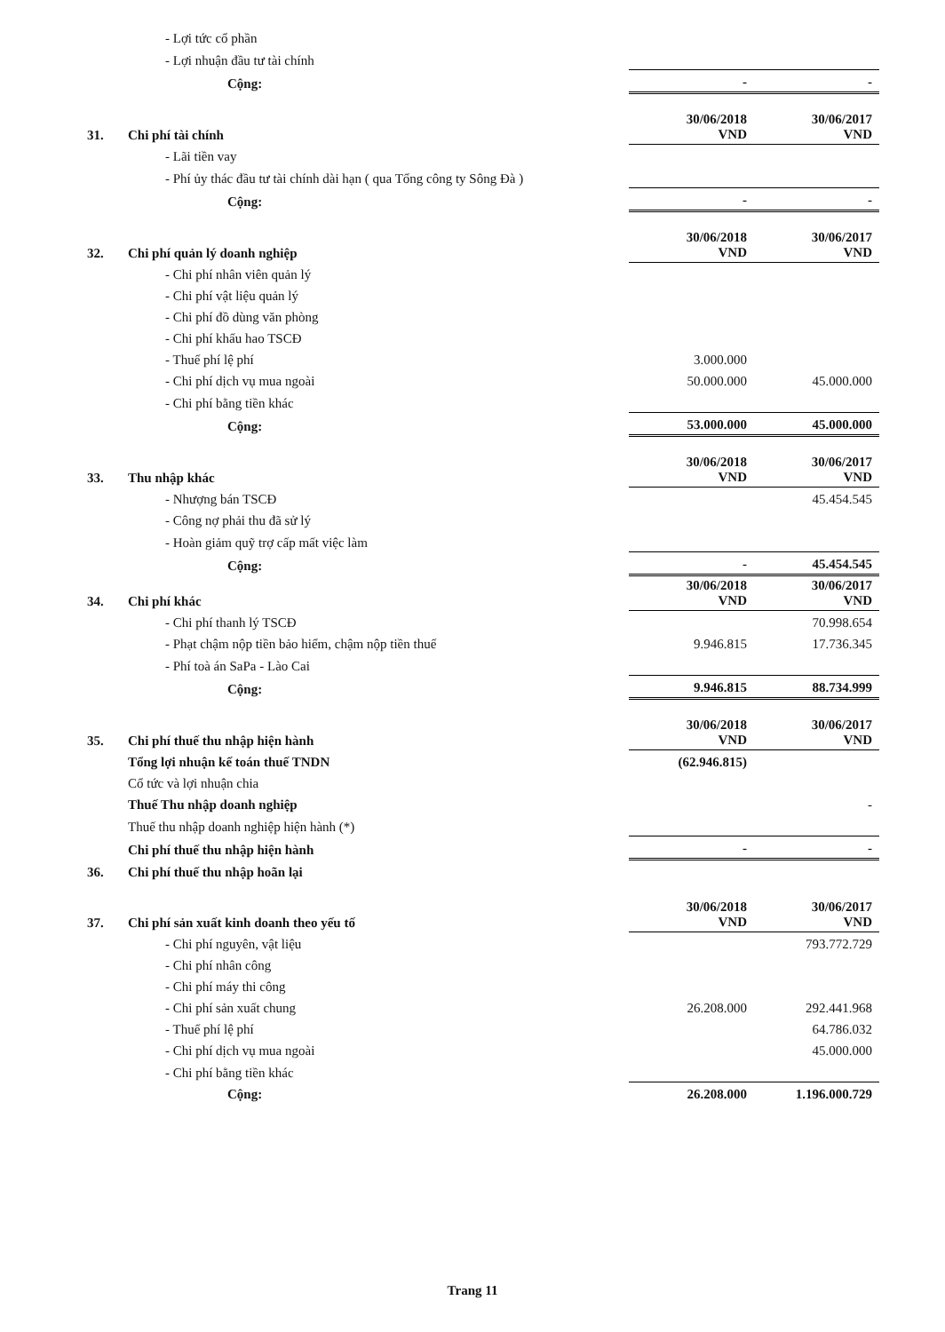| | - Lợi tức cổ phần | | |
| | - Lợi nhuận đầu tư tài chính | | |
| | Cộng: | - | - |
| 31. | Chi phí tài chính | 30/06/2018 VND | 30/06/2017 VND |
| | - Lãi tiền vay | | |
| | - Phí ủy thác đầu tư tài chính dài hạn ( qua Tổng công ty Sông Đà ) | | |
| | Cộng: | - | - |
| 32. | Chi phí quản lý doanh nghiệp | 30/06/2018 VND | 30/06/2017 VND |
| | - Chi phí nhân viên quản lý | | |
| | - Chi phí vật liệu quản lý | | |
| | - Chi phí đồ dùng văn phòng | | |
| | - Chi phí khấu hao TSCĐ | | |
| | - Thuế phí lệ phí | 3.000.000 | |
| | - Chi phí dịch vụ mua ngoài | 50.000.000 | 45.000.000 |
| | - Chi phí bằng tiền khác | | |
| | Cộng: | 53.000.000 | 45.000.000 |
| 33. | Thu nhập khác | 30/06/2018 VND | 30/06/2017 VND |
| | - Nhượng bán TSCĐ | | 45.454.545 |
| | - Công nợ phải thu đã sử lý | | |
| | - Hoàn giảm quỹ trợ cấp mất việc làm | | |
| | Cộng: | - | 45.454.545 |
| 34. | Chi phí khác | 30/06/2018 VND | 30/06/2017 VND |
| | - Chi phí thanh lý TSCĐ | | 70.998.654 |
| | - Phạt chậm nộp tiền bảo hiểm, chậm nộp tiền thuế | 9.946.815 | 17.736.345 |
| | - Phí toà án SaPa - Lào Cai | | |
| | Cộng: | 9.946.815 | 88.734.999 |
| 35. | Chi phí thuế thu nhập hiện hành | 30/06/2018 VND | 30/06/2017 VND |
| | Tổng lợi nhuận kế toán thuế TNDN | (62.946.815) | |
| | Cổ tức và lợi nhuận chia | | |
| | Thuế Thu nhập doanh nghiệp | | - |
| | Thuế thu nhập doanh nghiệp hiện hành (*) | | |
| | Chi phí thuế thu nhập hiện hành | - | - |
| 36. | Chi phí thuế thu nhập hoãn lại | | |
| 37. | Chi phí sản xuất kinh doanh theo yếu tố | 30/06/2018 VND | 30/06/2017 VND |
| | - Chi phí nguyên, vật liệu | | 793.772.729 |
| | - Chi phí nhân công | | |
| | - Chi phí máy thi công | | |
| | - Chi phí sản xuất chung | 26.208.000 | 292.441.968 |
| | - Thuế phí lệ phí | | 64.786.032 |
| | - Chi phí dịch vụ mua ngoài | | 45.000.000 |
| | - Chi phí bằng tiền khác | | |
| | Cộng: | 26.208.000 | 1.196.000.729 |
Trang 11